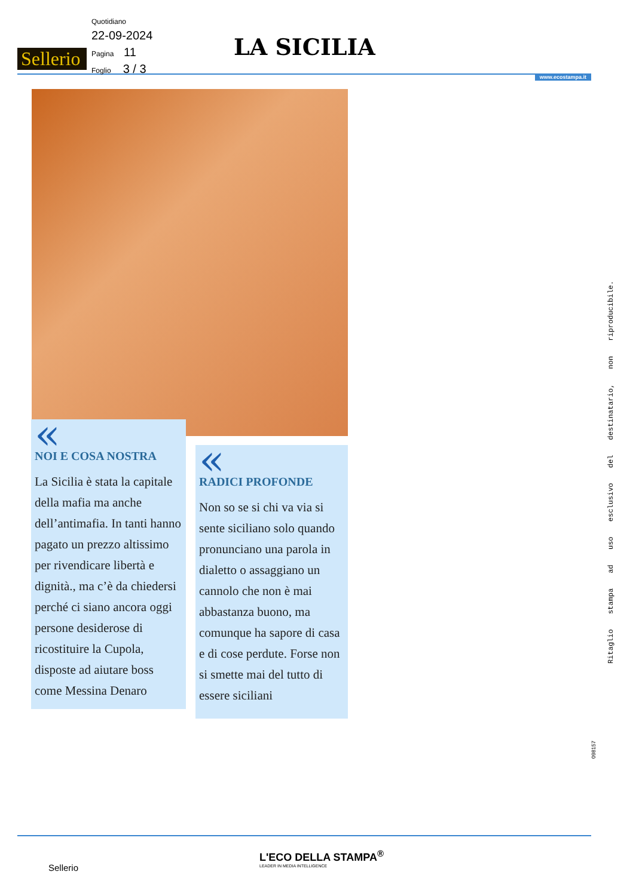Sellerio
Quotidiano
22-09-2024
Pagina 11
Foglio 3 / 3
LA SICILIA
www.ecostampa.it
«
NOI E COSA NOSTRA
La Sicilia è stata la capitale della mafia ma anche dell’antimafia. In tanti hanno pagato un prezzo altissimo per rivendicare libertà e dignità., ma c’è da chiedersi perché ci siano ancora oggi persone desiderose di ricostituire la Cupola, disposte ad aiutare boss come Messina Denaro
«
RADICI PROFONDE
Non so se si chi va via si sente siciliano solo quando pronunciano una parola in dialetto o assaggiano un cannolo che non è mai abbastanza buono, ma comunque ha sapore di casa e di cose perdute. Forse non si smette mai del tutto di essere siciliani
Ritaglio stampa ad uso esclusivo del destinatario, non riproducibile.
098157
L'ECO DELLA STAMPA<sup>®</sup>
LEADER IN MEDIA INTELLIGENCE
Sellerio